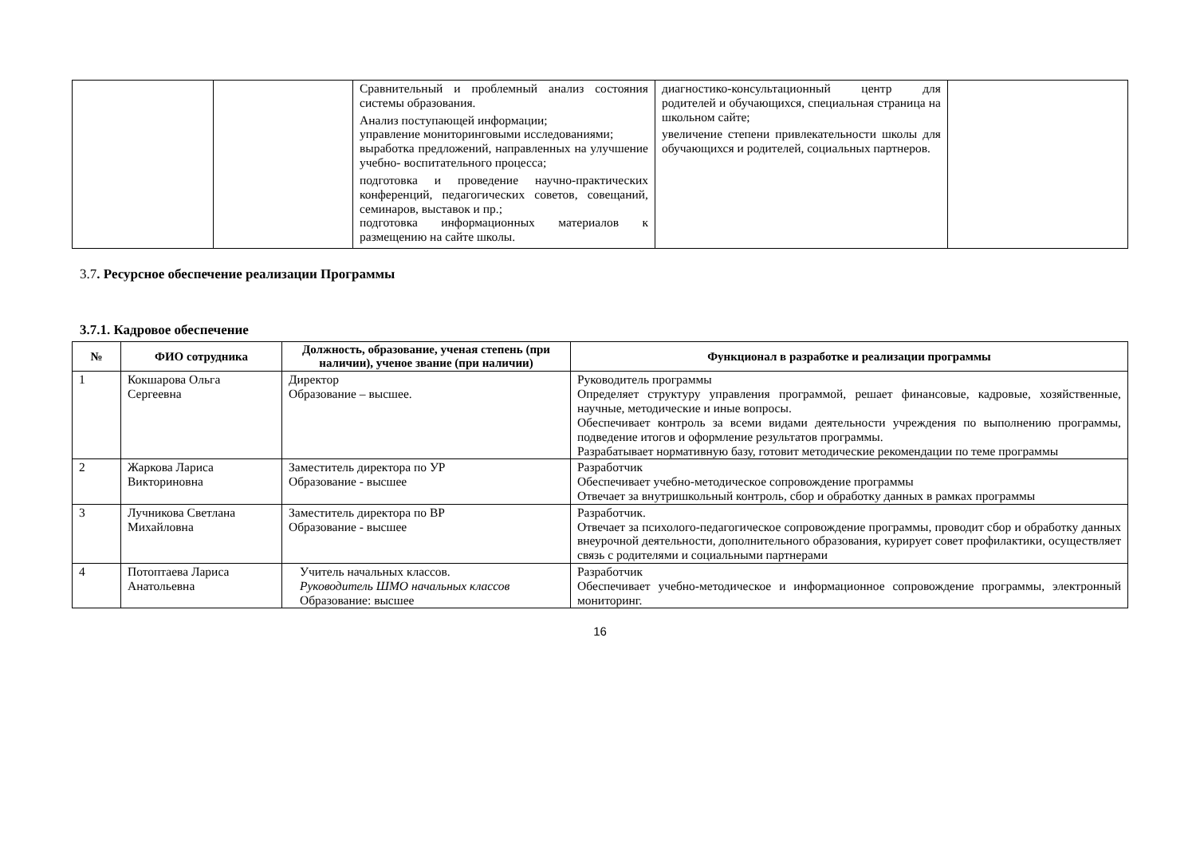| | | Сравнительный и проблемный анализ состояния системы образования. Анализ поступающей информации; управление мониторинговыми исследованиями; выработка предложений, направленных на улучшение учебно- воспитательного процесса; подготовка и проведение научно-практических конференций, педагогических советов, совещаний, семинаров, выставок и пр.; подготовка информационных материалов к размещению на сайте школы. | диагностико-консультационный центр для родителей и обучающихся, специальная страница на школьном сайте; увеличение степени привлекательности школы для обучающихся и родителей, социальных партнеров. | |
3.7. Ресурсное обеспечение реализации Программы
3.7.1. Кадровое обеспечение
| № | ФИО сотрудника | Должность, образование, ученая степень (при наличии), ученое звание (при наличии) | Функционал в разработке и реализации программы |
| --- | --- | --- | --- |
| 1 | Кокшарова Ольга Сергеевна | Директор Образование – высшее. | Руководитель программы Определяет структуру управления программой, решает финансовые, кадровые, хозяйственные, научные, методические и иные вопросы. Обеспечивает контроль за всеми видами деятельности учреждения по выполнению программы, подведение итогов и оформление результатов программы. Разрабатывает нормативную базу, готовит методические рекомендации по теме программы |
| 2 | Жаркова Лариса Викториновна | Заместитель директора по УР Образование - высшее | Разработчик Обеспечивает учебно-методическое сопровождение программы Отвечает за внутришкольный контроль, сбор и обработку данных в рамках программы |
| 3 | Лучникова Светлана Михайловна | Заместитель директора по ВР Образование - высшее | Разработчик. Отвечает за психолого-педагогическое сопровождение программы, проводит сбор и обработку данных внеурочной деятельности, дополнительного образования, курирует совет профилактики, осуществляет связь с родителями и социальными партнерами |
| 4 | Потоптаева Лариса Анатольевна | Учитель начальных классов. Руководитель ШМО начальных классов Образование: высшее | Разработчик Обеспечивает учебно-методическое и информационное сопровождение программы, электронный мониторинг. |
16